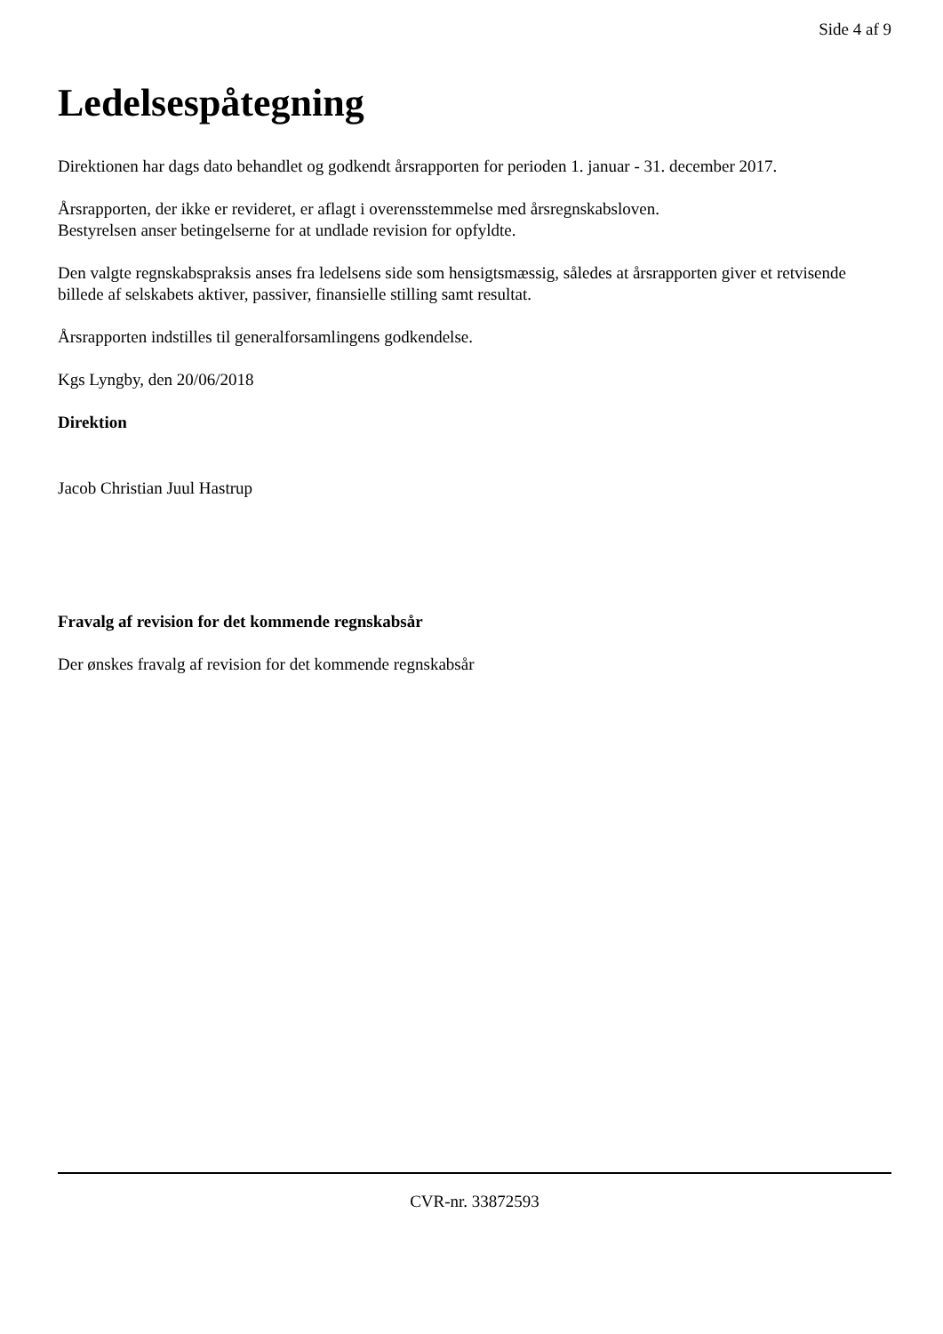Side 4 af 9
Ledelsespåtegning
Direktionen har dags dato behandlet og godkendt årsrapporten for perioden 1. januar - 31. december 2017.
Årsrapporten, der ikke er revideret, er aflagt i overensstemmelse med årsregnskabsloven.
Bestyrelsen anser betingelserne for at undlade revision for opfyldte.
Den valgte regnskabspraksis anses fra ledelsens side som hensigtsmæssig, således at årsrapporten giver et retvisende billede af selskabets aktiver, passiver, finansielle stilling samt resultat.
Årsrapporten indstilles til generalforsamlingens godkendelse.
Kgs Lyngby, den 20/06/2018
Direktion
Jacob Christian Juul Hastrup
Fravalg af revision for det kommende regnskabsår
Der ønskes fravalg af revision for det kommende regnskabsår
CVR-nr. 33872593